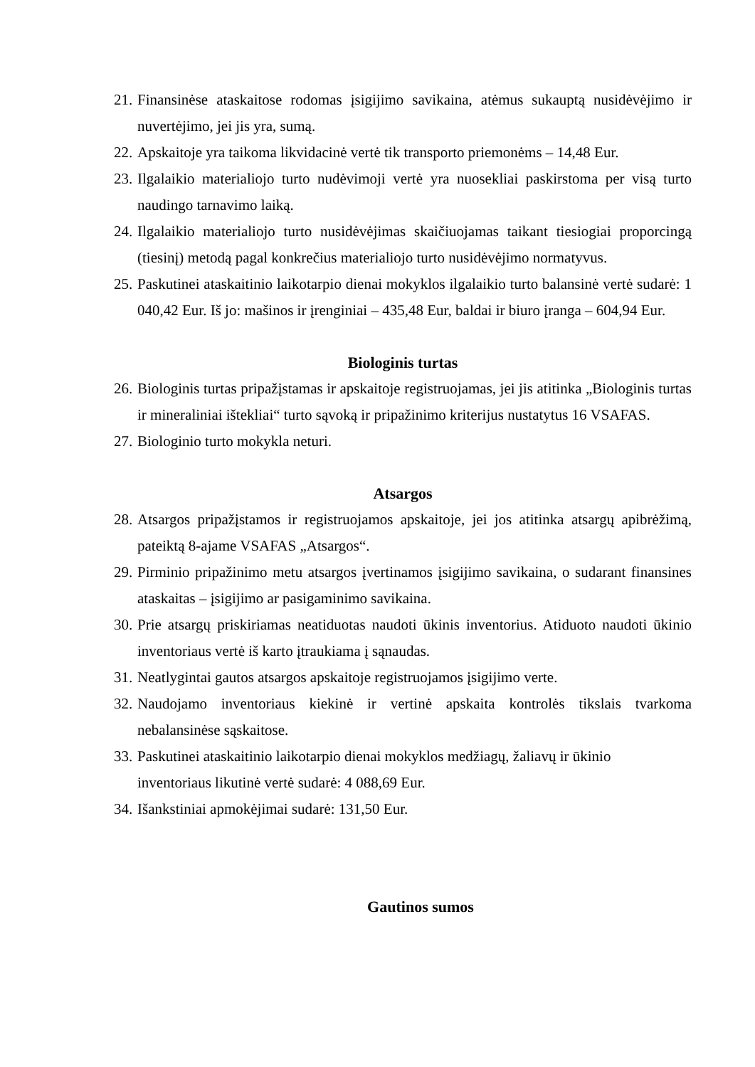21. Finansinėse ataskaitose rodomas įsigijimo savikaina, atėmus sukauptą nusidėvėjimo ir nuvertėjimo, jei jis yra, sumą.
22. Apskaitoje yra taikoma likvidacinė vertė tik transporto priemonėms – 14,48 Eur.
23. Ilgalaikio materialiojo turto nudėvimoji vertė yra nuosekliai paskirstoma per visą turto naudingo tarnavimo laiką.
24. Ilgalaikio materialiojo turto nusidėvėjimas skaičiuojamas taikant tiesiogiai proporcingą (tiesinį) metodą pagal konkrečius materialiojo turto nusidėvėjimo normatyvus.
25. Paskutinei ataskaitinio laikotarpio dienai mokyklos ilgalaikio turto balansinė vertė sudarė: 1 040,42 Eur. Iš jo: mašinos ir įrenginiai – 435,48 Eur, baldai ir biuro įranga – 604,94 Eur.
Biologinis turtas
26. Biologinis turtas pripažįstamas ir apskaitoje registruojamas, jei jis atitinka „Biologinis turtas ir mineraliniai ištekliai“ turto sąvoką ir pripažinimo kriterijus nustatytus 16 VSAFAS.
27. Biologinio turto mokykla neturi.
Atsargos
28. Atsargos pripažįstamos ir registruojamos apskaitoje, jei jos atitinka atsargų apibrėžimą, pateiktą 8-ajame VSAFAS „Atsargos“.
29. Pirminio pripažinimo metu atsargos įvertinamos įsigijimo savikaina, o sudarant finansines ataskaitas – įsigijimo ar pasigaminimo savikaina.
30. Prie atsargų priskiriamas neatiduotas naudoti ūkinis inventorius. Atiduoto naudoti ūkinio inventoriaus vertė iš karto įtraukiama į sąnaudas.
31. Neatlygintai gautos atsargos apskaitoje registruojamos įsigijimo verte.
32. Naudojamo inventoriaus kiekinė ir vertinė apskaita kontrolės tikslais tvarkoma nebalansinėse sąskaitose.
33. Paskutinei ataskaitinio laikotarpio dienai mokyklos medžiagų, žaliavų ir ūkinio
inventoriaus likutinė vertė sudarė: 4 088,69 Eur.
34. Išankstiniai apmokėjimai sudarė: 131,50 Eur.
Gautinos sumos